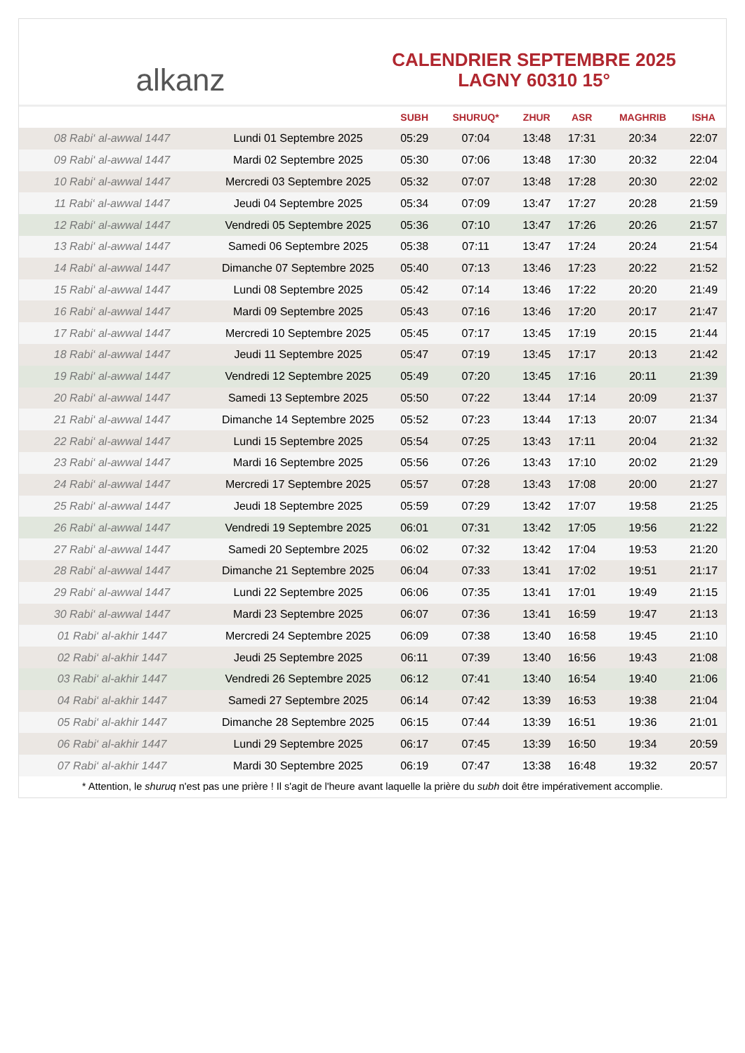alkanz
CALENDRIER SEPTEMBRE 2025
LAGNY 60310 15°
| | | SUBH | SHURUQ* | ZHUR | ASR | MAGHRIB | ISHA |
| --- | --- | --- | --- | --- | --- | --- | --- |
| 08 Rabi‘ al-awwal 1447 | Lundi 01 Septembre 2025 | 05:29 | 07:04 | 13:48 | 17:31 | 20:34 | 22:07 |
| 09 Rabi‘ al-awwal 1447 | Mardi 02 Septembre 2025 | 05:30 | 07:06 | 13:48 | 17:30 | 20:32 | 22:04 |
| 10 Rabi‘ al-awwal 1447 | Mercredi 03 Septembre 2025 | 05:32 | 07:07 | 13:48 | 17:28 | 20:30 | 22:02 |
| 11 Rabi‘ al-awwal 1447 | Jeudi 04 Septembre 2025 | 05:34 | 07:09 | 13:47 | 17:27 | 20:28 | 21:59 |
| 12 Rabi‘ al-awwal 1447 | Vendredi 05 Septembre 2025 | 05:36 | 07:10 | 13:47 | 17:26 | 20:26 | 21:57 |
| 13 Rabi‘ al-awwal 1447 | Samedi 06 Septembre 2025 | 05:38 | 07:11 | 13:47 | 17:24 | 20:24 | 21:54 |
| 14 Rabi‘ al-awwal 1447 | Dimanche 07 Septembre 2025 | 05:40 | 07:13 | 13:46 | 17:23 | 20:22 | 21:52 |
| 15 Rabi‘ al-awwal 1447 | Lundi 08 Septembre 2025 | 05:42 | 07:14 | 13:46 | 17:22 | 20:20 | 21:49 |
| 16 Rabi‘ al-awwal 1447 | Mardi 09 Septembre 2025 | 05:43 | 07:16 | 13:46 | 17:20 | 20:17 | 21:47 |
| 17 Rabi‘ al-awwal 1447 | Mercredi 10 Septembre 2025 | 05:45 | 07:17 | 13:45 | 17:19 | 20:15 | 21:44 |
| 18 Rabi‘ al-awwal 1447 | Jeudi 11 Septembre 2025 | 05:47 | 07:19 | 13:45 | 17:17 | 20:13 | 21:42 |
| 19 Rabi‘ al-awwal 1447 | Vendredi 12 Septembre 2025 | 05:49 | 07:20 | 13:45 | 17:16 | 20:11 | 21:39 |
| 20 Rabi‘ al-awwal 1447 | Samedi 13 Septembre 2025 | 05:50 | 07:22 | 13:44 | 17:14 | 20:09 | 21:37 |
| 21 Rabi‘ al-awwal 1447 | Dimanche 14 Septembre 2025 | 05:52 | 07:23 | 13:44 | 17:13 | 20:07 | 21:34 |
| 22 Rabi‘ al-awwal 1447 | Lundi 15 Septembre 2025 | 05:54 | 07:25 | 13:43 | 17:11 | 20:04 | 21:32 |
| 23 Rabi‘ al-awwal 1447 | Mardi 16 Septembre 2025 | 05:56 | 07:26 | 13:43 | 17:10 | 20:02 | 21:29 |
| 24 Rabi‘ al-awwal 1447 | Mercredi 17 Septembre 2025 | 05:57 | 07:28 | 13:43 | 17:08 | 20:00 | 21:27 |
| 25 Rabi‘ al-awwal 1447 | Jeudi 18 Septembre 2025 | 05:59 | 07:29 | 13:42 | 17:07 | 19:58 | 21:25 |
| 26 Rabi‘ al-awwal 1447 | Vendredi 19 Septembre 2025 | 06:01 | 07:31 | 13:42 | 17:05 | 19:56 | 21:22 |
| 27 Rabi‘ al-awwal 1447 | Samedi 20 Septembre 2025 | 06:02 | 07:32 | 13:42 | 17:04 | 19:53 | 21:20 |
| 28 Rabi‘ al-awwal 1447 | Dimanche 21 Septembre 2025 | 06:04 | 07:33 | 13:41 | 17:02 | 19:51 | 21:17 |
| 29 Rabi‘ al-awwal 1447 | Lundi 22 Septembre 2025 | 06:06 | 07:35 | 13:41 | 17:01 | 19:49 | 21:15 |
| 30 Rabi‘ al-awwal 1447 | Mardi 23 Septembre 2025 | 06:07 | 07:36 | 13:41 | 16:59 | 19:47 | 21:13 |
| 01 Rabi‘ al-akhir 1447 | Mercredi 24 Septembre 2025 | 06:09 | 07:38 | 13:40 | 16:58 | 19:45 | 21:10 |
| 02 Rabi‘ al-akhir 1447 | Jeudi 25 Septembre 2025 | 06:11 | 07:39 | 13:40 | 16:56 | 19:43 | 21:08 |
| 03 Rabi‘ al-akhir 1447 | Vendredi 26 Septembre 2025 | 06:12 | 07:41 | 13:40 | 16:54 | 19:40 | 21:06 |
| 04 Rabi‘ al-akhir 1447 | Samedi 27 Septembre 2025 | 06:14 | 07:42 | 13:39 | 16:53 | 19:38 | 21:04 |
| 05 Rabi‘ al-akhir 1447 | Dimanche 28 Septembre 2025 | 06:15 | 07:44 | 13:39 | 16:51 | 19:36 | 21:01 |
| 06 Rabi‘ al-akhir 1447 | Lundi 29 Septembre 2025 | 06:17 | 07:45 | 13:39 | 16:50 | 19:34 | 20:59 |
| 07 Rabi‘ al-akhir 1447 | Mardi 30 Septembre 2025 | 06:19 | 07:47 | 13:38 | 16:48 | 19:32 | 20:57 |
* Attention, le shuruq n'est pas une prière ! Il s'agit de l'heure avant laquelle la prière du subh doit être impérativement accomplie.